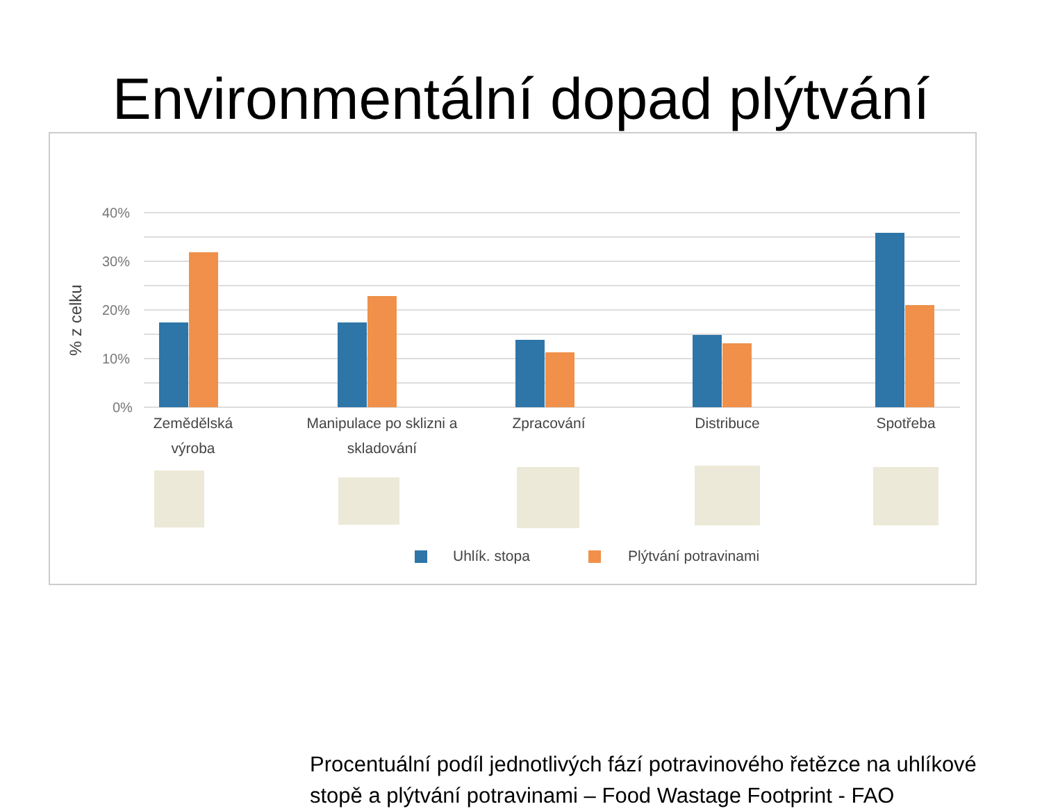Environmentální dopad plýtvání
40%
30%
20%
10%
0%
% z celku
Zemědělská
výroba
Manipulace po sklizni a
skladování
Zpracování
Distribuce
Spotřeba
Uhlík. stopa
Plýtvání potravinami
Procentuální podíl jednotlivých fází potravinového řetězce na uhlíkové stopě a plýtvání potravinami – Food Wastage Footprint - FAO